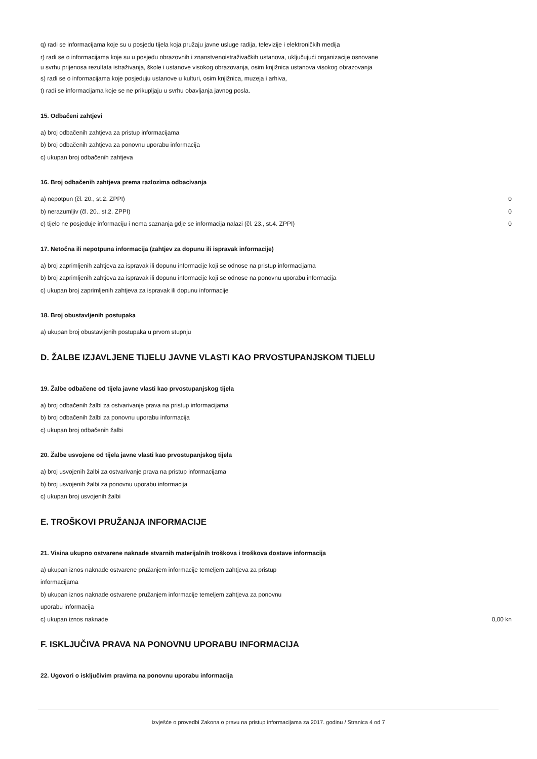q) radi se informacijama koje su u posjedu tijela koja pružaju javne usluge radija, televizije i elektroničkih medija
r) radi se o informacijama koje su u posjedu obrazovnih i znanstvenoistraživačkih ustanova, uključujući organizacije osnovane
u svrhu prijenosa rezultata istraživanja, škole i ustanove visokog obrazovanja, osim knjižnica ustanova visokog obrazovanja
s) radi se o informacijama koje posjeduju ustanove u kulturi, osim knjižnica, muzeja i arhiva,
t) radi se informacijama koje se ne prikupljaju u svrhu obavljanja javnog posla.
15. Odbačeni zahtjevi
a) broj odbačenih zahtjeva za pristup informacijama
b) broj odbačenih zahtjeva za ponovnu uporabu informacija
c) ukupan broj odbačenih zahtjeva
16. Broj odbačenih zahtjeva prema razlozima odbacivanja
| a) nepotpun (čl. 20., st.2. ZPPI) | 0 |
| b) nerazumljiv (čl. 20., st.2. ZPPI) | 0 |
| c) tijelo ne posjeduje informaciju i nema saznanja gdje se informacija nalazi (čl. 23., st.4. ZPPI) | 0 |
17. Netočna ili nepotpuna informacija (zahtjev za dopunu ili ispravak informacije)
a) broj zaprimljenih zahtjeva za ispravak ili dopunu informacije koji se odnose na pristup informacijama
b) broj zaprimljenih zahtjeva za ispravak ili dopunu informacije koji se odnose na ponovnu uporabu informacija
c) ukupan broj zaprimljenih zahtjeva za ispravak ili dopunu informacije
18. Broj obustavljenih postupaka
a) ukupan broj obustavljenih postupaka u prvom stupnju
D. ŽALBE IZJAVLJENE TIJELU JAVNE VLASTI KAO PRVOSTUPANJSKOM TIJELU
19. Žalbe odbačene od tijela javne vlasti kao prvostupanjskog tijela
a) broj odbačenih žalbi za ostvarivanje prava na pristup informacijama
b) broj odbačenih žalbi za ponovnu uporabu informacija
c) ukupan broj odbačenih žalbi
20. Žalbe usvojene od tijela javne vlasti kao prvostupanjskog tijela
a) broj usvojenih žalbi za ostvarivanje prava na pristup informacijama
b) broj usvojenih žalbi za ponovnu uporabu informacija
c) ukupan broj usvojenih žalbi
E. TROŠKOVI PRUŽANJA INFORMACIJE
21. Visina ukupno ostvarene naknade stvarnih materijalnih troškova i troškova dostave informacija
| a) ukupan iznos naknade ostvarene pružanjem informacije temeljem zahtjeva za pristup informacijama | |
| b) ukupan iznos naknade ostvarene pružanjem informacije temeljem zahtjeva za ponovnu uporabu informacija | |
| c) ukupan iznos naknade | 0,00 kn |
F. ISKLJUČIVA PRAVA NA PONOVNU UPORABU INFORMACIJA
22. Ugovori o isključivim pravima na ponovnu uporabu informacija
Izvješće o provedbi Zakona o pravu na pristup informacijama za 2017. godinu / Stranica 4 od 7